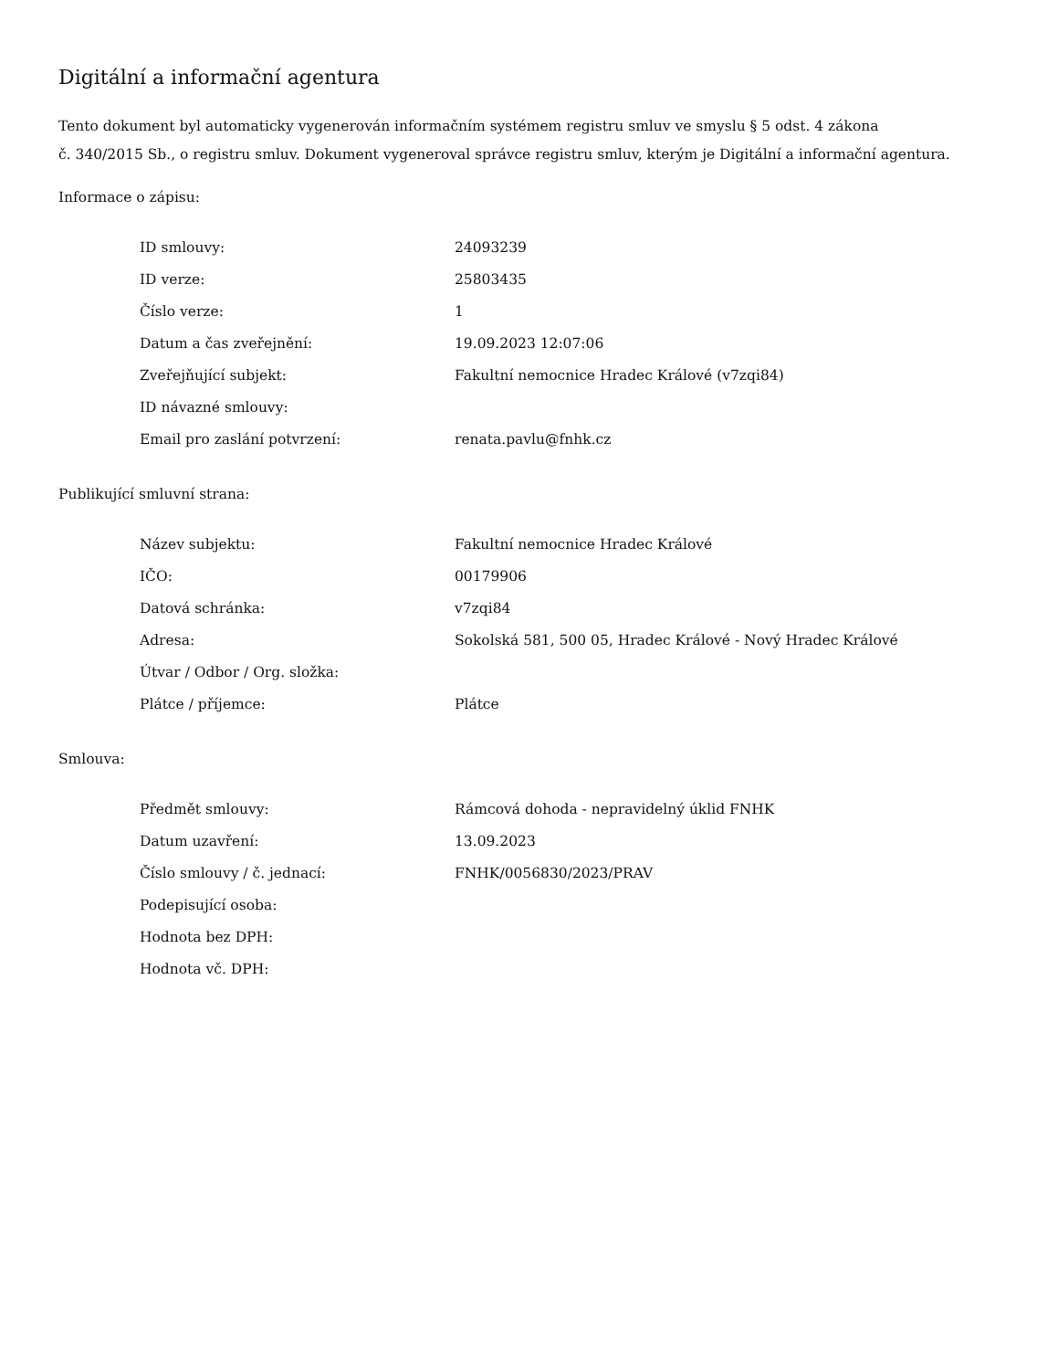Digitální a informační agentura
Tento dokument byl automaticky vygenerován informačním systémem registru smluv ve smyslu § 5 odst. 4 zákona
č. 340/2015 Sb., o registru smluv. Dokument vygeneroval správce registru smluv, kterým je Digitální a informační agentura.
Informace o zápisu:
| ID smlouvy: | 24093239 |
| ID verze: | 25803435 |
| Číslo verze: | 1 |
| Datum a čas zveřejnění: | 19.09.2023 12:07:06 |
| Zveřejňující subjekt: | Fakultní nemocnice Hradec Králové (v7zqi84) |
| ID návazné smlouvy: | |
| Email pro zaslání potvrzení: | renata.pavlu@fnhk.cz |
Publikující smluvní strana:
| Název subjektu: | Fakultní nemocnice Hradec Králové |
| IČO: | 00179906 |
| Datová schránka: | v7zqi84 |
| Adresa: | Sokolská 581, 500 05, Hradec Králové - Nový Hradec Králové |
| Útvar / Odbor / Org. složka: | |
| Plátce / příjemce: | Plátce |
Smlouva:
| Předmět smlouvy: | Rámcová dohoda - nepravidelný úklid FNHK |
| Datum uzavření: | 13.09.2023 |
| Číslo smlouvy / č. jednací: | FNHK/0056830/2023/PRAV |
| Podepisující osoba: | |
| Hodnota bez DPH: | |
| Hodnota vč. DPH: | |